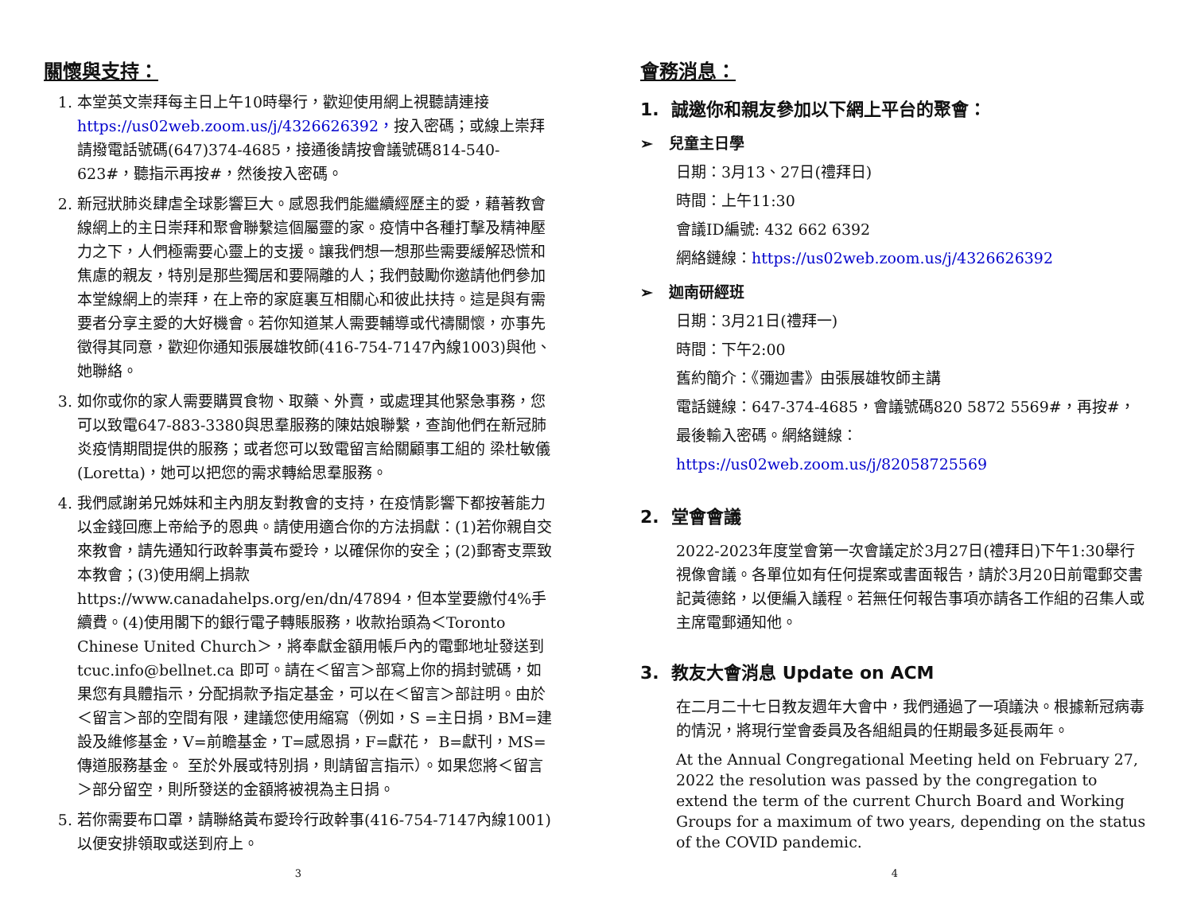關懷與支持：
1. 本堂英文崇拜每主日上午10時舉行，歡迎使用網上視聽請連接 https://us02web.zoom.us/j/4326626392，按入密碼；或線上崇拜請撥電話號碼(647)374-4685，接通後請按會議號碼814-540-623#，聽指示再按#，然後按入密碼。
2. 新冠狀肺炎肆虐全球影響巨大。感恩我們能繼續經歷主的愛，藉著教會線網上的主日崇拜和聚會聯繫這個屬靈的家。疫情中各種打擊及精神壓力之下，人們極需要心靈上的支援。讓我們想一想那些需要緩解恐慌和焦慮的親友，特別是那些獨居和要隔離的人；我們鼓勵你邀請他們參加本堂線網上的崇拜，在上帝的家庭裏互相關心和彼此扶持。這是與有需要者分享主愛的大好機會。若你知道某人需要輔導或代禱關懷，亦事先徵得其同意，歡迎你通知張展雄牧師(416-754-7147內線1003)與他、她聯絡。
3. 如你或你的家人需要購買食物、取藥、外賣，或處理其他緊急事務，您可以致電647-883-3380與思羣服務的陳姑娘聯繫，查詢他們在新冠肺炎疫情期間提供的服務；或者您可以致電留言給關顧事工組的 梁杜敏儀(Loretta)，她可以把您的需求轉給思羣服務。
4. 我們感謝弟兄姊妹和主內朋友對教會的支持，在疫情影響下都按著能力以金錢回應上帝給予的恩典。請使用適合你的方法捐獻：(1)若你親自交來教會，請先通知行政幹事黃布愛玲，以確保你的安全；(2)郵寄支票致本教會；(3)使用網上捐款 https://www.canadahelps.org/en/dn/47894，但本堂要繳付4%手續費。(4)使用閣下的銀行電子轉賬服務，收款抬頭為＜Toronto Chinese United Church＞，將奉獻金額用帳戶內的電郵地址發送到 tcuc.info@bellnet.ca 即可。請在＜留言＞部寫上你的捐封號碼，如果您有具體指示，分配捐款予指定基金，可以在＜留言＞部註明。由於＜留言＞部的空間有限，建議您使用縮寫（例如，S =主日捐，BM=建設及維修基金，V=前瞻基金，T=感恩捐，F=獻花， B=獻刊，MS=傳道服務基金。 至於外展或特別捐，則請留言指示）。如果您將＜留言＞部分留空，則所發送的金額將被視為主日捐。
5. 若你需要布口罩，請聯絡黃布愛玲行政幹事(416-754-7147內線1001)以便安排領取或送到府上。
3
會務消息：
1. 誠邀你和親友參加以下網上平台的聚會：
➢ 兒童主日學
日期：3月13、27日(禮拜日)
時間：上午11:30
會議ID編號: 432 662 6392
網絡鏈線：https://us02web.zoom.us/j/4326626392
➢ 迦南研經班
日期：3月21日(禮拜一)
時間：下午2:00
舊約簡介：《彌迦書》由張展雄牧師主講
電話鏈線：647-374-4685，會議號碼820 5872 5569#，再按#，最後輸入密碼。網絡鏈線：https://us02web.zoom.us/j/82058725569
2. 堂會會議
2022-2023年度堂會第一次會議定於3月27日(禮拜日)下午1:30舉行視像會議。各單位如有任何提案或書面報告，請於3月20日前電郵交書記黃德銘，以便編入議程。若無任何報告事項亦請各工作組的召集人或主席電郵通知他。
3. 教友大會消息 Update on ACM
在二月二十七日教友週年大會中，我們通過了一項議決。根據新冠病毒的情況，將現行堂會委員及各組組員的任期最多延長兩年。
At the Annual Congregational Meeting held on February 27, 2022 the resolution was passed by the congregation to extend the term of the current Church Board and Working Groups for a maximum of two years, depending on the status of the COVID pandemic.
4